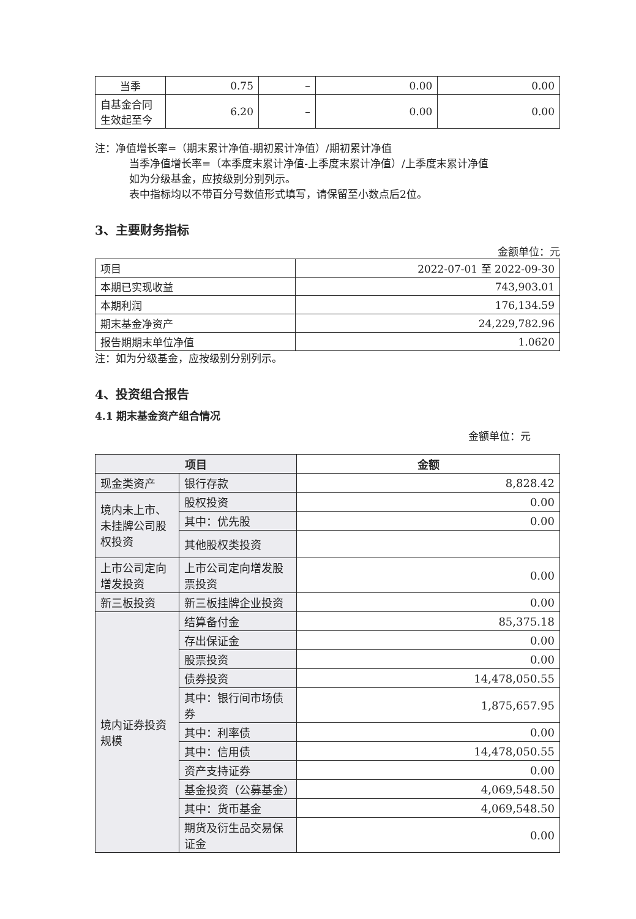| 当季 | 0.75 | – | 0.00 | 0.00 |
| 自基金合同 生效起至今 | 6.20 | – | 0.00 | 0.00 |
注：净值增长率=（期末累计净值-期初累计净值）/期初累计净值
当季净值增长率=（本季度末累计净值-上季度末累计净值）/上季度末累计净值
如为分级基金，应按级别分别列示。
表中指标均以不带百分号数值形式填写，请保留至小数点后2位。
3、主要财务指标
金额单位：元
| 项目 | 2022-07-01 至 2022-09-30 |
| 本期已实现收益 | 743,903.01 |
| 本期利润 | 176,134.59 |
| 期末基金净资产 | 24,229,782.96 |
| 报告期期末单位净值 | 1.0620 |
注：如为分级基金，应按级别分别列示。
4、投资组合报告
4.1 期末基金资产组合情况
金额单位：元
| 项目 | | 金额 |
| --- | --- | --- |
| 现金类资产 | 银行存款 | 8,828.42 |
| 境内未上市、未挂牌公司股权投资 | 股权投资 | 0.00 |
| | 其中：优先股 | 0.00 |
| | 其他股权类投资 | |
| 上市公司定向增发投资 | 上市公司定向增发股票投资 | 0.00 |
| 新三板投资 | 新三板挂牌企业投资 | 0.00 |
| 境内证券投资规模 | 结算备付金 | 85,375.18 |
| | 存出保证金 | 0.00 |
| | 股票投资 | 0.00 |
| | 债券投资 | 14,478,050.55 |
| | 其中：银行间市场债券 | 1,875,657.95 |
| | 其中：利率债 | 0.00 |
| | 其中：信用债 | 14,478,050.55 |
| | 资产支持证券 | 0.00 |
| | 基金投资（公募基金） | 4,069,548.50 |
| | 其中：货币基金 | 4,069,548.50 |
| | 期货及衍生品交易保证金 | 0.00 |